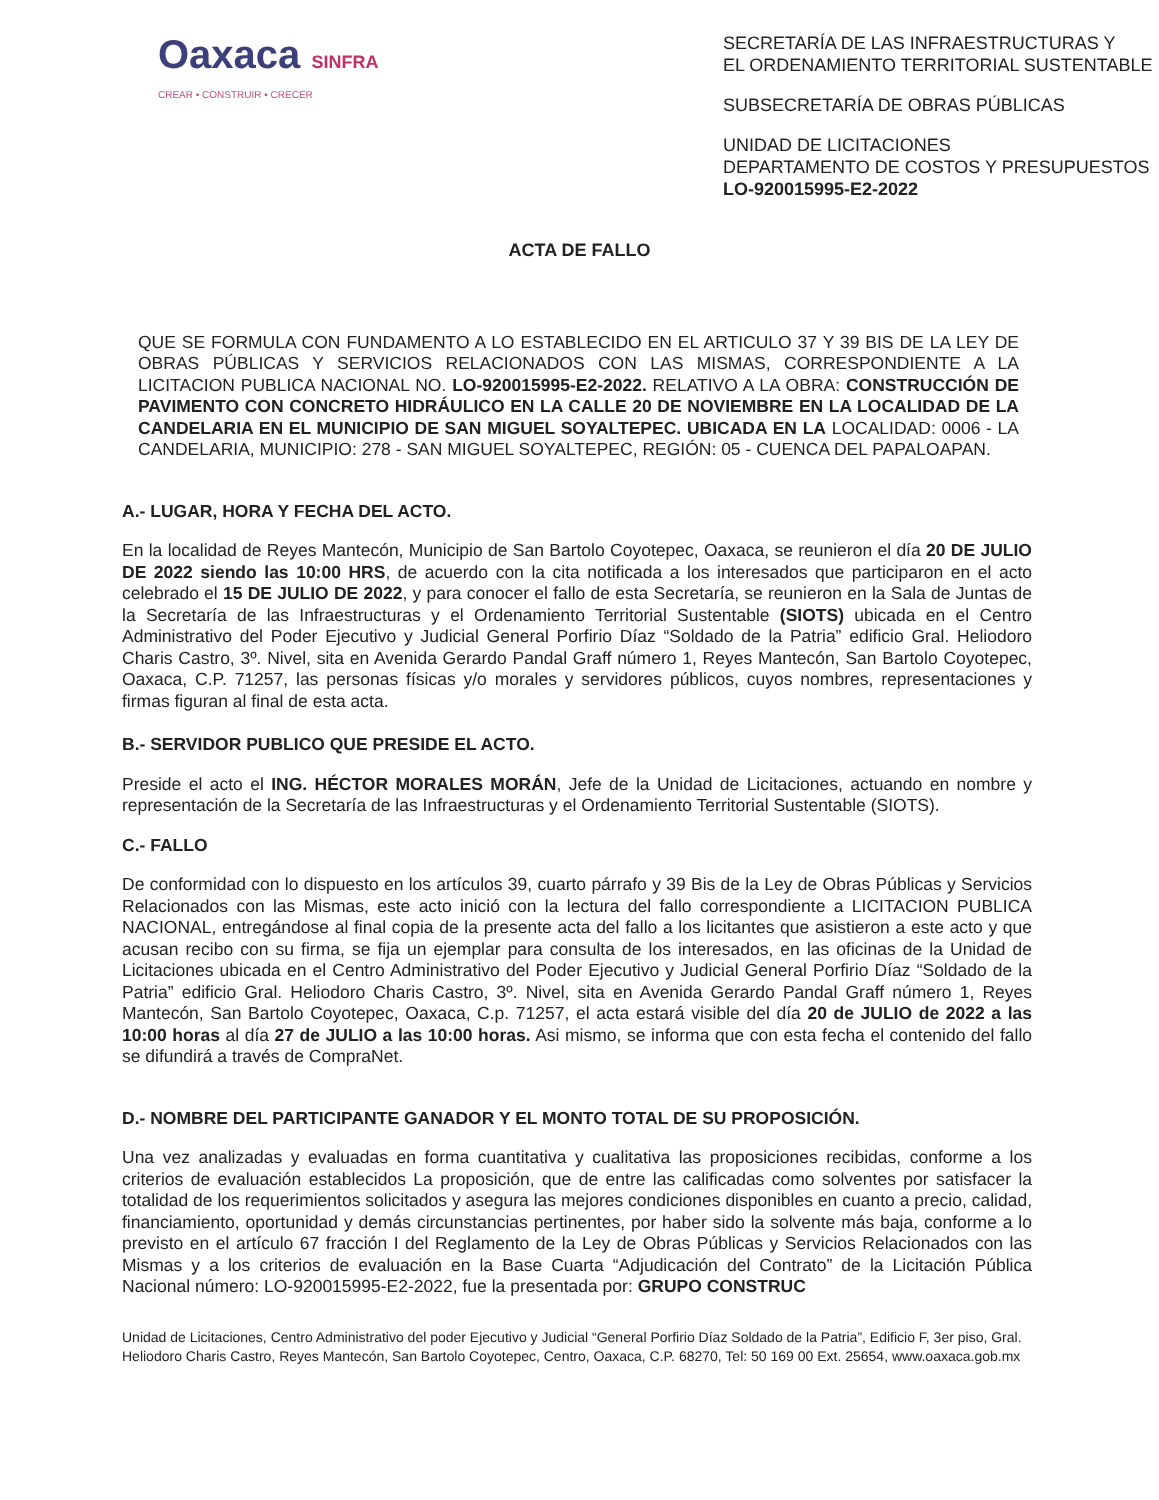Oaxaca SINFRA
CREAR • CONSTRUIR • CRECER
SECRETARÍA DE LAS INFRAESTRUCTURAS Y
EL ORDENAMIENTO TERRITORIAL SUSTENTABLE
SUBSECRETARÍA DE OBRAS PÚBLICAS
UNIDAD DE LICITACIONES
DEPARTAMENTO DE COSTOS Y PRESUPUESTOS
LO-920015995-E2-2022
ACTA DE FALLO
QUE SE FORMULA CON FUNDAMENTO A LO ESTABLECIDO EN EL ARTICULO 37 Y 39 BIS DE LA LEY DE OBRAS PÚBLICAS Y SERVICIOS RELACIONADOS CON LAS MISMAS, CORRESPONDIENTE A LA LICITACION PUBLICA NACIONAL NO. LO-920015995-E2-2022. RELATIVO A LA OBRA: CONSTRUCCIÓN DE PAVIMENTO CON CONCRETO HIDRÁULICO EN LA CALLE 20 DE NOVIEMBRE EN LA LOCALIDAD DE LA CANDELARIA EN EL MUNICIPIO DE SAN MIGUEL SOYALTEPEC. UBICADA EN LA LOCALIDAD: 0006 - LA CANDELARIA, MUNICIPIO: 278 - SAN MIGUEL SOYALTEPEC, REGIÓN: 05 - CUENCA DEL PAPALOAPAN.
A.- LUGAR, HORA Y FECHA DEL ACTO.
En la localidad de Reyes Mantecón, Municipio de San Bartolo Coyotepec, Oaxaca, se reunieron el día 20 DE JULIO DE 2022 siendo las 10:00 HRS, de acuerdo con la cita notificada a los interesados que participaron en el acto celebrado el 15 DE JULIO DE 2022, y para conocer el fallo de esta Secretaría, se reunieron en la Sala de Juntas de la Secretaría de las Infraestructuras y el Ordenamiento Territorial Sustentable (SIOTS) ubicada en el Centro Administrativo del Poder Ejecutivo y Judicial General Porfirio Díaz “Soldado de la Patria” edificio Gral. Heliodoro Charis Castro, 3º. Nivel, sita en Avenida Gerardo Pandal Graff número 1, Reyes Mantecón, San Bartolo Coyotepec, Oaxaca, C.P. 71257, las personas físicas y/o morales y servidores públicos, cuyos nombres, representaciones y firmas figuran al final de esta acta.
B.- SERVIDOR PUBLICO QUE PRESIDE EL ACTO.
Preside el acto el ING. HÉCTOR MORALES MORÁN, Jefe de la Unidad de Licitaciones, actuando en nombre y representación de la Secretaría de las Infraestructuras y el Ordenamiento Territorial Sustentable (SIOTS).
C.- FALLO
De conformidad con lo dispuesto en los artículos 39, cuarto párrafo y 39 Bis de la Ley de Obras Públicas y Servicios Relacionados con las Mismas, este acto inició con la lectura del fallo correspondiente a LICITACION PUBLICA NACIONAL, entregándose al final copia de la presente acta del fallo a los licitantes que asistieron a este acto y que acusan recibo con su firma, se fija un ejemplar para consulta de los interesados, en las oficinas de la Unidad de Licitaciones ubicada en el Centro Administrativo del Poder Ejecutivo y Judicial General Porfirio Díaz “Soldado de la Patria” edificio Gral. Heliodoro Charis Castro, 3º. Nivel, sita en Avenida Gerardo Pandal Graff número 1, Reyes Mantecón, San Bartolo Coyotepec, Oaxaca, C.p. 71257, el acta estará visible del día 20 de JULIO de 2022 a las 10:00 horas al día 27 de JULIO a las 10:00 horas. Asi mismo, se informa que con esta fecha el contenido del fallo se difundirá a través de CompraNet.
D.- NOMBRE DEL PARTICIPANTE GANADOR Y EL MONTO TOTAL DE SU PROPOSICIÓN.
Una vez analizadas y evaluadas en forma cuantitativa y cualitativa las proposiciones recibidas, conforme a los criterios de evaluación establecidos La proposición, que de entre las calificadas como solventes por satisfacer la totalidad de los requerimientos solicitados y asegura las mejores condiciones disponibles en cuanto a precio, calidad, financiamiento, oportunidad y demás circunstancias pertinentes, por haber sido la solvente más baja, conforme a lo previsto en el artículo 67 fracción I del Reglamento de la Ley de Obras Públicas y Servicios Relacionados con las Mismas y a los criterios de evaluación en la Base Cuarta “Adjudicación del Contrato” de la Licitación Pública Nacional número: LO-920015995-E2-2022, fue la presentada por: GRUPO CONSTRUC
Unidad de Licitaciones, Centro Administrativo del poder Ejecutivo y Judicial “General Porfirio Díaz Soldado de la Patria”, Edificio F, 3er piso, Gral. Heliodoro Charis Castro, Reyes Mantecón, San Bartolo Coyotepec, Centro, Oaxaca, C.P. 68270, Tel: 50 169 00 Ext. 25654, www.oaxaca.gob.mx